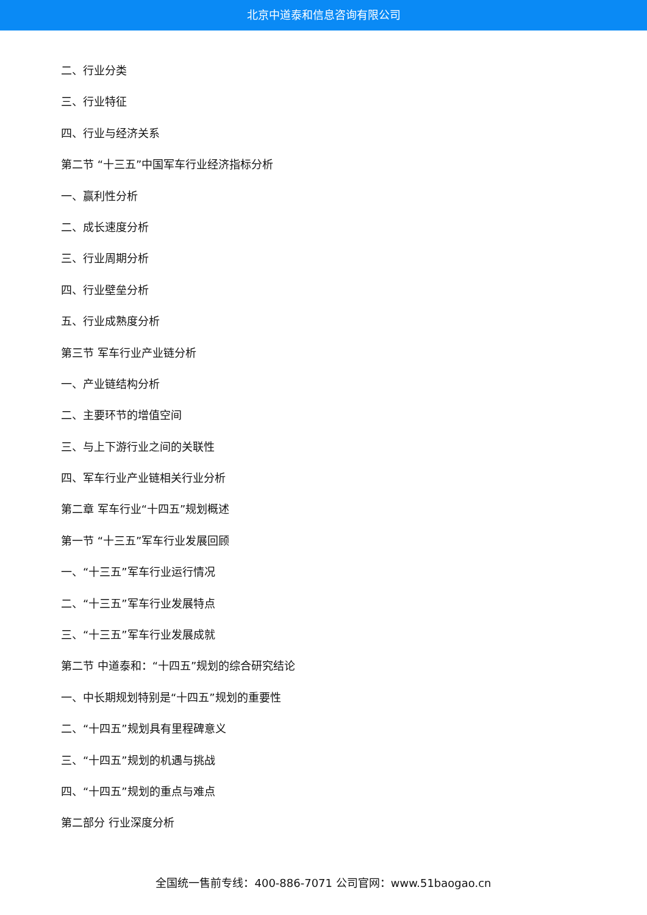北京中道泰和信息咨询有限公司
二、行业分类
三、行业特征
四、行业与经济关系
第二节 “十三五”中国军车行业经济指标分析
一、赢利性分析
二、成长速度分析
三、行业周期分析
四、行业壁垒分析
五、行业成熟度分析
第三节 军车行业产业链分析
一、产业链结构分析
二、主要环节的增值空间
三、与上下游行业之间的关联性
四、军车行业产业链相关行业分析
第二章 军车行业“十四五”规划概述
第一节 “十三五”军车行业发展回顾
一、“十三五”军车行业运行情况
二、“十三五”军车行业发展特点
三、“十三五”军车行业发展成就
第二节 中道泰和：“十四五”规划的综合研究结论
一、中长期规划特别是“十四五”规划的重要性
二、“十四五”规划具有里程碑意义
三、“十四五”规划的机遇与挑战
四、“十四五”规划的重点与难点
第二部分 行业深度分析
全国统一售前专线：400-886-7071 公司官网：www.51baogao.cn